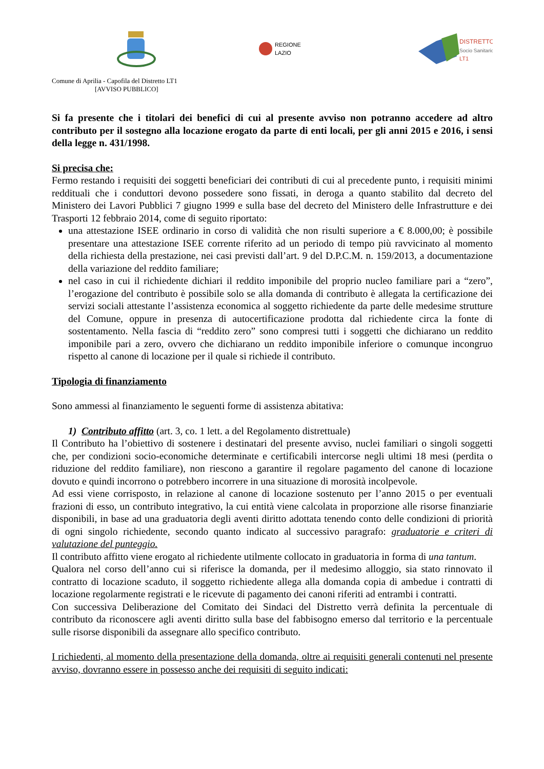REGIONE
LAZIO
DISTRETTO
Socio Sanitario
LT1
Comune di Aprilia - Capofila del Distretto LT1
[AVVISO PUBBLICO]
Si fa presente che i titolari dei benefici di cui al presente avviso non potranno accedere ad altro contributo per il sostegno alla locazione erogato da parte di enti locali, per gli anni 2015 e 2016, i sensi della legge n. 431/1998.
Si precisa che:
Fermo restando i requisiti dei soggetti beneficiari dei contributi di cui al precedente punto, i requisiti minimi reddituali che i conduttori devono possedere sono fissati, in deroga a quanto stabilito dal decreto del Ministero dei Lavori Pubblici 7 giugno 1999 e sulla base del decreto del Ministero delle Infrastrutture e dei Trasporti 12 febbraio 2014, come di seguito riportato:
una attestazione ISEE ordinario in corso di validità che non risulti superiore a € 8.000,00; è possibile presentare una attestazione ISEE corrente riferito ad un periodo di tempo più ravvicinato al momento della richiesta della prestazione, nei casi previsti dall’art. 9 del D.P.C.M. n. 159/2013, a documentazione della variazione del reddito familiare;
nel caso in cui il richiedente dichiari il reddito imponibile del proprio nucleo familiare pari a “zero”, l’erogazione del contributo è possibile solo se alla domanda di contributo è allegata la certificazione dei servizi sociali attestante l’assistenza economica al soggetto richiedente da parte delle medesime strutture del Comune, oppure in presenza di autocertificazione prodotta dal richiedente circa la fonte di sostentamento. Nella fascia di “reddito zero” sono compresi tutti i soggetti che dichiarano un reddito imponibile pari a zero, ovvero che dichiarano un reddito imponibile inferiore o comunque incongruo rispetto al canone di locazione per il quale si richiede il contributo.
Tipologia di finanziamento
Sono ammessi al finanziamento le seguenti forme di assistenza abitativa:
1) Contributo affitto (art. 3, co. 1 lett. a del Regolamento distrettuale)
Il Contributo ha l’obiettivo di sostenere i destinatari del presente avviso, nuclei familiari o singoli soggetti che, per condizioni socio-economiche determinate e certificabili intercorse negli ultimi 18 mesi (perdita o riduzione del reddito familiare), non riescono a garantire il regolare pagamento del canone di locazione dovuto e quindi incorrono o potrebbero incorrere in una situazione di morosità incolpevole.
Ad essi viene corrisposto, in relazione al canone di locazione sostenuto per l’anno 2015 o per eventuali frazioni di esso, un contributo integrativo, la cui entità viene calcolata in proporzione alle risorse finanziarie disponibili, in base ad una graduatoria degli aventi diritto adottata tenendo conto delle condizioni di priorità di ogni singolo richiedente, secondo quanto indicato al successivo paragrafo: graduatorie e criteri di valutazione del punteggio.
Il contributo affitto viene erogato al richiedente utilmente collocato in graduatoria in forma di una tantum.
Qualora nel corso dell’anno cui si riferisce la domanda, per il medesimo alloggio, sia stato rinnovato il contratto di locazione scaduto, il soggetto richiedente allega alla domanda copia di ambedue i contratti di locazione regolarmente registrati e le ricevute di pagamento dei canoni riferiti ad entrambi i contratti.
Con successiva Deliberazione del Comitato dei Sindaci del Distretto verrà definita la percentuale di contributo da riconoscere agli aventi diritto sulla base del fabbisogno emerso dal territorio e la percentuale sulle risorse disponibili da assegnare allo specifico contributo.
I richiedenti, al momento della presentazione della domanda, oltre ai requisiti generali contenuti nel presente avviso, dovranno essere in possesso anche dei requisiti di seguito indicati: